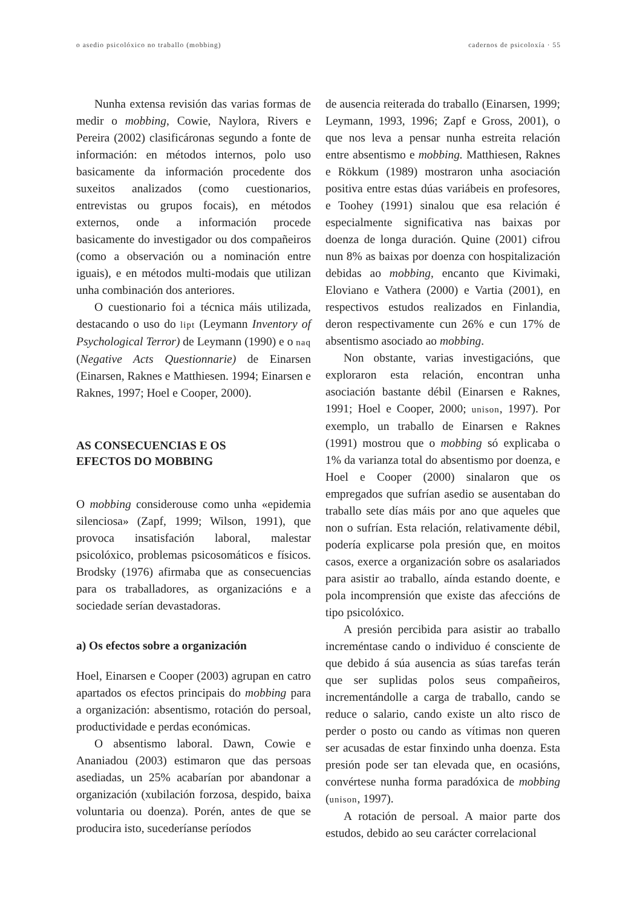o asedio psicolóxico no traballo (mobbing) cadernos de psicoloxía · 55
Nunha extensa revisión das varias formas de medir o mobbing, Cowie, Naylora, Rivers e Pereira (2002) clasificáronas segundo a fonte de información: en métodos internos, polo uso basicamente da información procedente dos suxeitos analizados (como cuestionarios, entrevistas ou grupos focais), en métodos externos, onde a información procede basicamente do investigador ou dos compañeiros (como a observación ou a nominación entre iguais), e en métodos multi-modais que utilizan unha combinación dos anteriores.
O cuestionario foi a técnica máis utilizada, destacando o uso do lipt (Leymann Inventory of Psychological Terror) de Leymann (1990) e o naq (Negative Acts Questionnarie) de Einarsen (Einarsen, Raknes e Matthiesen. 1994; Einarsen e Raknes, 1997; Hoel e Cooper, 2000).
AS CONSECUENCIAS E OS
EFECTOS DO MOBBING
O mobbing considerouse como unha «epidemia silenciosa» (Zapf, 1999; Wilson, 1991), que provoca insatisfación laboral, malestar psicolóxico, problemas psicosomáticos e físicos. Brodsky (1976) afirmaba que as consecuencias para os traballadores, as organizacións e a sociedade serían devastadoras.
a) Os efectos sobre a organización
Hoel, Einarsen e Cooper (2003) agrupan en catro apartados os efectos principais do mobbing para a organización: absentismo, rotación do persoal, productividade e perdas económicas.
O absentismo laboral. Dawn, Cowie e Ananiadou (2003) estimaron que das persoas asediadas, un 25% acabarían por abandonar a organización (xubilación forzosa, despido, baixa voluntaria ou doenza). Porén, antes de que se producira isto, sucederíanse períodos
de ausencia reiterada do traballo (Einarsen, 1999; Leymann, 1993, 1996; Zapf e Gross, 2001), o que nos leva a pensar nunha estreita relación entre absentismo e mobbing. Matthiesen, Raknes e Rökkum (1989) mostraron unha asociación positiva entre estas dúas variábeis en profesores, e Toohey (1991) sinalou que esa relación é especialmente significativa nas baixas por doenza de longa duración. Quine (2001) cifrou nun 8% as baixas por doenza con hospitalización debidas ao mobbing, encanto que Kivimaki, Eloviano e Vathera (2000) e Vartia (2001), en respectivos estudos realizados en Finlandia, deron respectivamente cun 26% e cun 17% de absentismo asociado ao mobbing.
Non obstante, varias investigacións, que exploraron esta relación, encontran unha asociación bastante débil (Einarsen e Raknes, 1991; Hoel e Cooper, 2000; unison, 1997). Por exemplo, un traballo de Einarsen e Raknes (1991) mostrou que o mobbing só explicaba o 1% da varianza total do absentismo por doenza, e Hoel e Cooper (2000) sinalaron que os empregados que sufrían asedio se ausentaban do traballo sete días máis por ano que aqueles que non o sufrían. Esta relación, relativamente débil, podería explicarse pola presión que, en moitos casos, exerce a organización sobre os asalariados para asistir ao traballo, aínda estando doente, e pola incomprensión que existe das afeccións de tipo psicolóxico.
A presión percibida para asistir ao traballo increméntase cando o individuo é consciente de que debido á súa ausencia as súas tarefas terán que ser suplidas polos seus compañeiros, incrementándolle a carga de traballo, cando se reduce o salario, cando existe un alto risco de perder o posto ou cando as vítimas non queren ser acusadas de estar finxindo unha doenza. Esta presión pode ser tan elevada que, en ocasións, convértese nunha forma paradóxica de mobbing (unison, 1997).
A rotación de persoal. A maior parte dos estudos, debido ao seu carácter correlacional